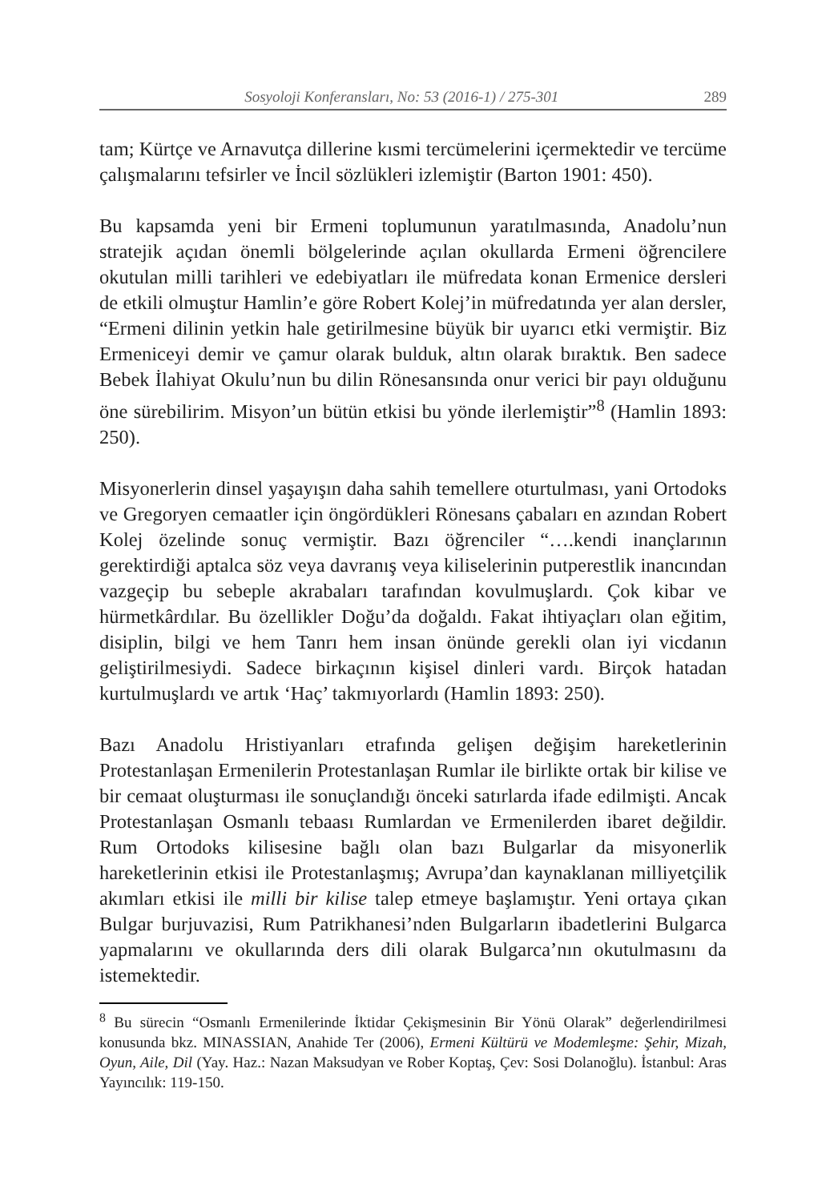Sosyoloji Konferansları, No: 53 (2016-1) / 275-301 289
tam; Kürtçe ve Arnavutça dillerine kısmi tercümelerini içermektedir ve tercüme çalışmalarını tefsirler ve İncil sözlükleri izlemiştir (Barton 1901: 450).
Bu kapsamda yeni bir Ermeni toplumunun yaratılmasında, Anadolu’nun stratejik açıdan önemli bölgelerinde açılan okullarda Ermeni öğrencilere okutulan milli tarihleri ve edebiyatları ile müfredata konan Ermenice dersleri de etkili olmuştur Hamlin’e göre Robert Kolej’in müfredatında yer alan dersler, “Ermeni dilinin yetkin hale getirilmesine büyük bir uyarıcı etki vermiştir. Biz Ermeniceyi demir ve çamur olarak bulduk, altın olarak bıraktık. Ben sadece Bebek İlahiyat Okulu’nun bu dilin Rönesansında onur verici bir payı olduğunu öne sürebilirim. Misyon’un bütün etkisi bu yönde ilerlemiştir”<sup>8</sup> (Hamlin 1893: 250).
Misyonerlerin dinsel yaşayışın daha sahih temellere oturtulması, yani Ortodoks ve Gregoryen cemaatler için öngördükleri Rönesans çabaları en azından Robert Kolej özelinde sonuç vermiştir. Bazı öğrenciler “….kendi inançlarının gerektirdiği aptalca söz veya davranış veya kiliselerinin putperestlik inancından vazgeçip bu sebeple akrabaları tarafından kovulmuşlardı. Çok kibar ve hürmetkârdılar. Bu özellikler Doğu’da doğaldı. Fakat ihtiyaçları olan eğitim, disiplin, bilgi ve hem Tanrı hem insan önünde gerekli olan iyi vicdanın geliştirilmesiydi. Sadece birkaçının kişisel dinleri vardı. Birçok hatadan kurtulmuşlardı ve artık ‘Haç’ takmıyorlardı (Hamlin 1893: 250).
Bazı Anadolu Hristiyanları etrafında gelişen değişim hareketlerinin Protestanlaşan Ermenilerin Protestanlaşan Rumlar ile birlikte ortak bir kilise ve bir cemaat oluşturması ile sonuçlandığı önceki satırlarda ifade edilmişti. Ancak Protestanlaşan Osmanlı tebaası Rumlardan ve Ermenilerden ibaret değildir. Rum Ortodoks kilisesine bağlı olan bazı Bulgarlar da misyonerlik hareketlerinin etkisi ile Protestanlaşmış; Avrupa’dan kaynaklanan milliyetçilik akımları etkisi ile milli bir kilise talep etmeye başlamıştır. Yeni ortaya çıkan Bulgar burjuvazisi, Rum Patrikhanesi’nden Bulgarların ibadetlerini Bulgarca yapmalarını ve okullarında ders dili olarak Bulgarca’nın okutulmasını da istemektedir.
<sup>8</sup> Bu sürecin “Osmanlı Ermenilerinde İktidar Çekişmesinin Bir Yönü Olarak” değerlendirilmesi konusunda bkz. MINASSIAN, Anahide Ter (2006), Ermeni Kültürü ve Modemleşme: Şehir, Mizah, Oyun, Aile, Dil (Yay. Haz.: Nazan Maksudyan ve Rober Koptaş, Çev: Sosi Dolanoğlu). İstanbul: Aras Yayıncılık: 119-150.